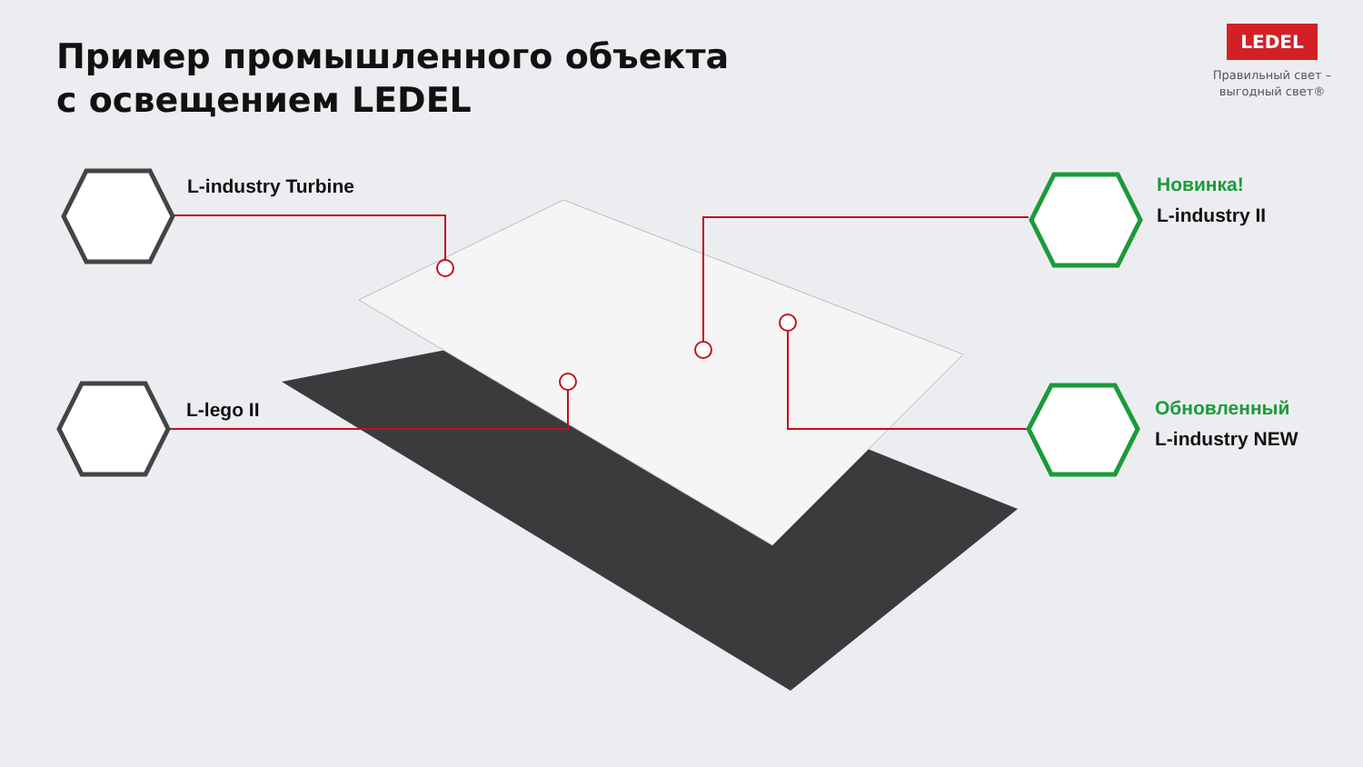Пример промышленного объекта
с освещением LEDEL
LEDEL
Правильный свет –
выгодный свет®
L-industry Turbine
L-lego II
Новинка!
L-industry II
Обновленный
L-industry NEW